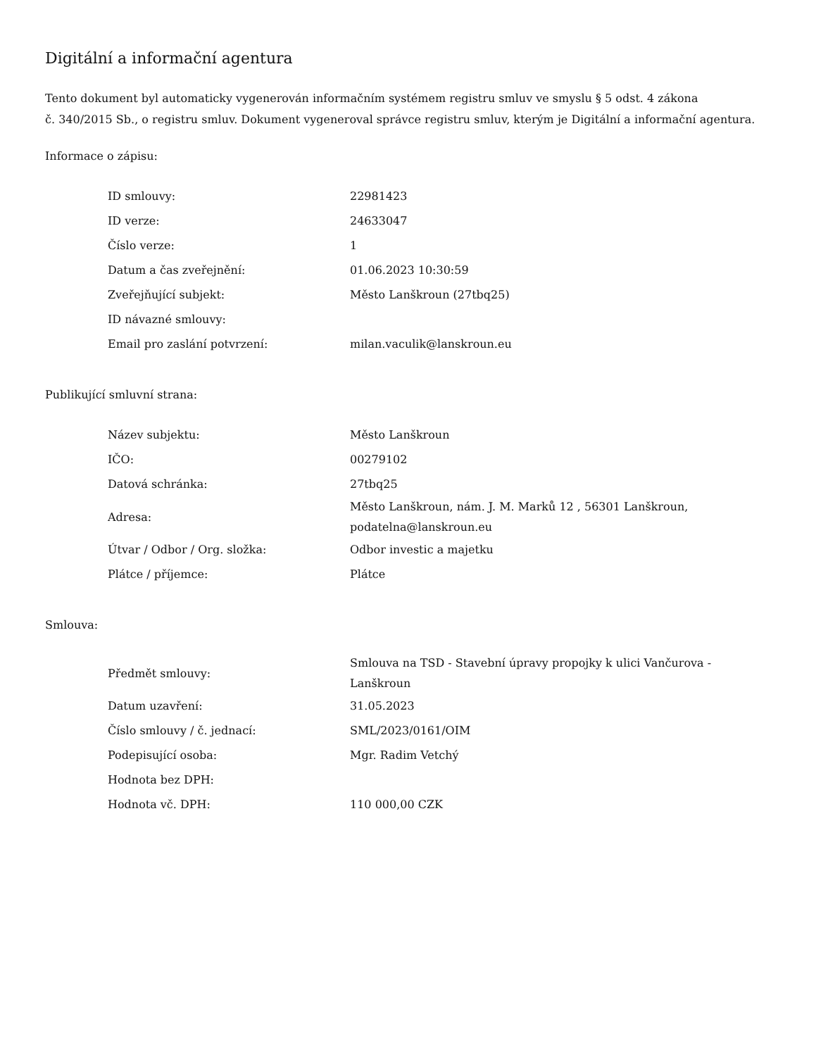Digitální a informační agentura
Tento dokument byl automaticky vygenerován informačním systémem registru smluv ve smyslu § 5 odst. 4 zákona
č. 340/2015 Sb., o registru smluv. Dokument vygeneroval správce registru smluv, kterým je Digitální a informační agentura.
Informace o zápisu:
| ID smlouvy: | 22981423 |
| ID verze: | 24633047 |
| Číslo verze: | 1 |
| Datum a čas zveřejnění: | 01.06.2023 10:30:59 |
| Zveřejňující subjekt: | Město Lanškroun (27tbq25) |
| ID návazné smlouvy: | |
| Email pro zaslání potvrzení: | milan.vaculik@lanskroun.eu |
Publikující smluvní strana:
| Název subjektu: | Město Lanškroun |
| IČO: | 00279102 |
| Datová schránka: | 27tbq25 |
| Adresa: | Město Lanškroun, nám. J. M. Marků 12 , 56301 Lanškroun, podatelna@lanskroun.eu |
| Útvar / Odbor / Org. složka: | Odbor investic a majetku |
| Plátce / příjemce: | Plátce |
Smlouva:
| Předmět smlouvy: | Smlouva na TSD - Stavební úpravy propojky k ulici Vančurova - Lanškroun |
| Datum uzavření: | 31.05.2023 |
| Číslo smlouvy / č. jednací: | SML/2023/0161/OIM |
| Podepisující osoba: | Mgr. Radim Vetchý |
| Hodnota bez DPH: | |
| Hodnota vč. DPH: | 110 000,00 CZK |